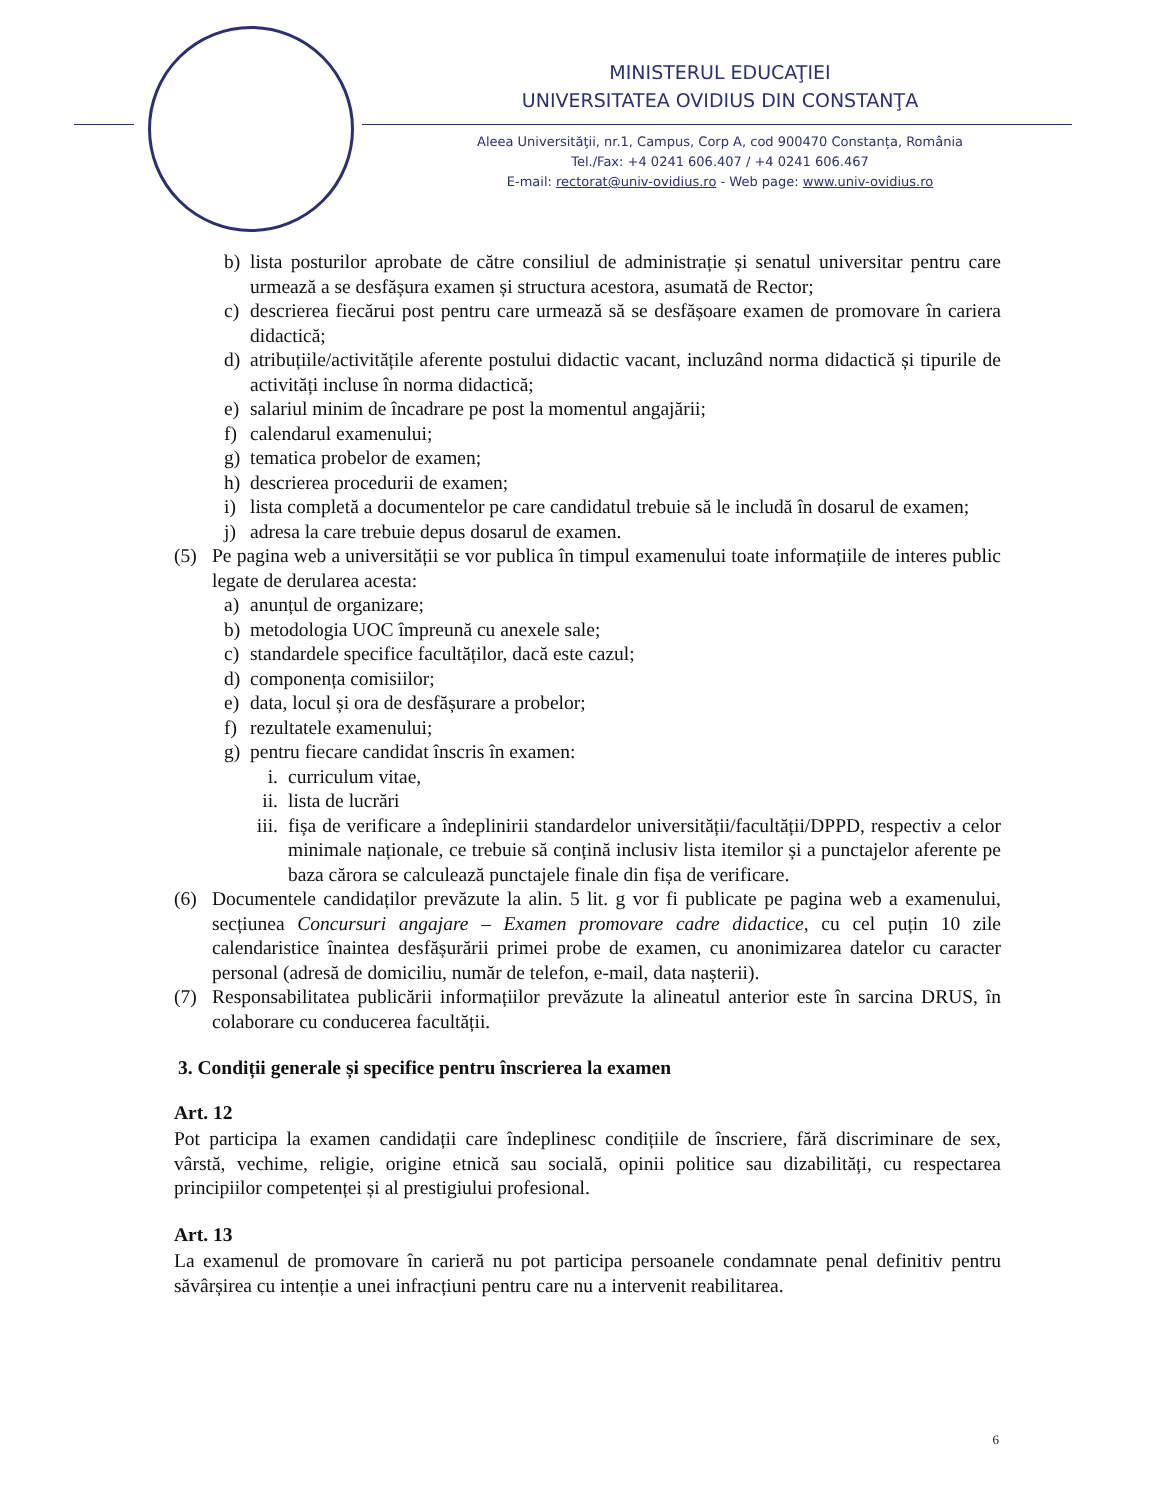MINISTERUL EDUCAŢIEI
UNIVERSITATEA OVIDIUS DIN CONSTANŢA
Aleea Universităţii, nr.1, Campus, Corp A, cod 900470 Constanța, România
Tel./Fax: +4 0241 606.407 / +4 0241 606.467
E-mail: rectorat@univ-ovidius.ro - Web page: www.univ-ovidius.ro
b) lista posturilor aprobate de către consiliul de administrație și senatul universitar pentru care urmează a se desfășura examen și structura acestora, asumată de Rector;
c) descrierea fiecărui post pentru care urmează să se desfășoare examen de promovare în cariera didactică;
d) atribuțiile/activitățile aferente postului didactic vacant, incluzând norma didactică și tipurile de activități incluse în norma didactică;
e) salariul minim de încadrare pe post la momentul angajării;
f) calendarul examenului;
g) tematica probelor de examen;
h) descrierea procedurii de examen;
i) lista completă a documentelor pe care candidatul trebuie să le includă în dosarul de examen;
j) adresa la care trebuie depus dosarul de examen.
(5) Pe pagina web a universității se vor publica în timpul examenului toate informațiile de interes public legate de derularea acesta:
a) anunțul de organizare;
b) metodologia UOC împreună cu anexele sale;
c) standardele specifice facultăților, dacă este cazul;
d) componența comisiilor;
e) data, locul și ora de desfășurare a probelor;
f) rezultatele examenului;
g) pentru fiecare candidat înscris în examen:
i. curriculum vitae,
ii. lista de lucrări
iii. fișa de verificare a îndeplinirii standardelor universității/facultății/DPPD, respectiv a celor minimale naționale, ce trebuie să conțină inclusiv lista itemilor și a punctajelor aferente pe baza cărora se calculează punctajele finale din fișa de verificare.
(6) Documentele candidaților prevăzute la alin. 5 lit. g vor fi publicate pe pagina web a examenului, secțiunea Concursuri angajare – Examen promovare cadre didactice, cu cel puțin 10 zile calendaristice înaintea desfășurării primei probe de examen, cu anonimizarea datelor cu caracter personal (adresă de domiciliu, număr de telefon, e-mail, data nașterii).
(7) Responsabilitatea publicării informațiilor prevăzute la alineatul anterior este în sarcina DRUS, în colaborare cu conducerea facultății.
3. Condiții generale și specifice pentru înscrierea la examen
Art. 12
Pot participa la examen candidații care îndeplinesc condițiile de înscriere, fără discriminare de sex, vârstă, vechime, religie, origine etnică sau socială, opinii politice sau dizabilități, cu respectarea principiilor competenței și al prestigiului profesional.
Art. 13
La examenul de promovare în carieră nu pot participa persoanele condamnate penal definitiv pentru săvârșirea cu intenție a unei infracțiuni pentru care nu a intervenit reabilitarea.
6